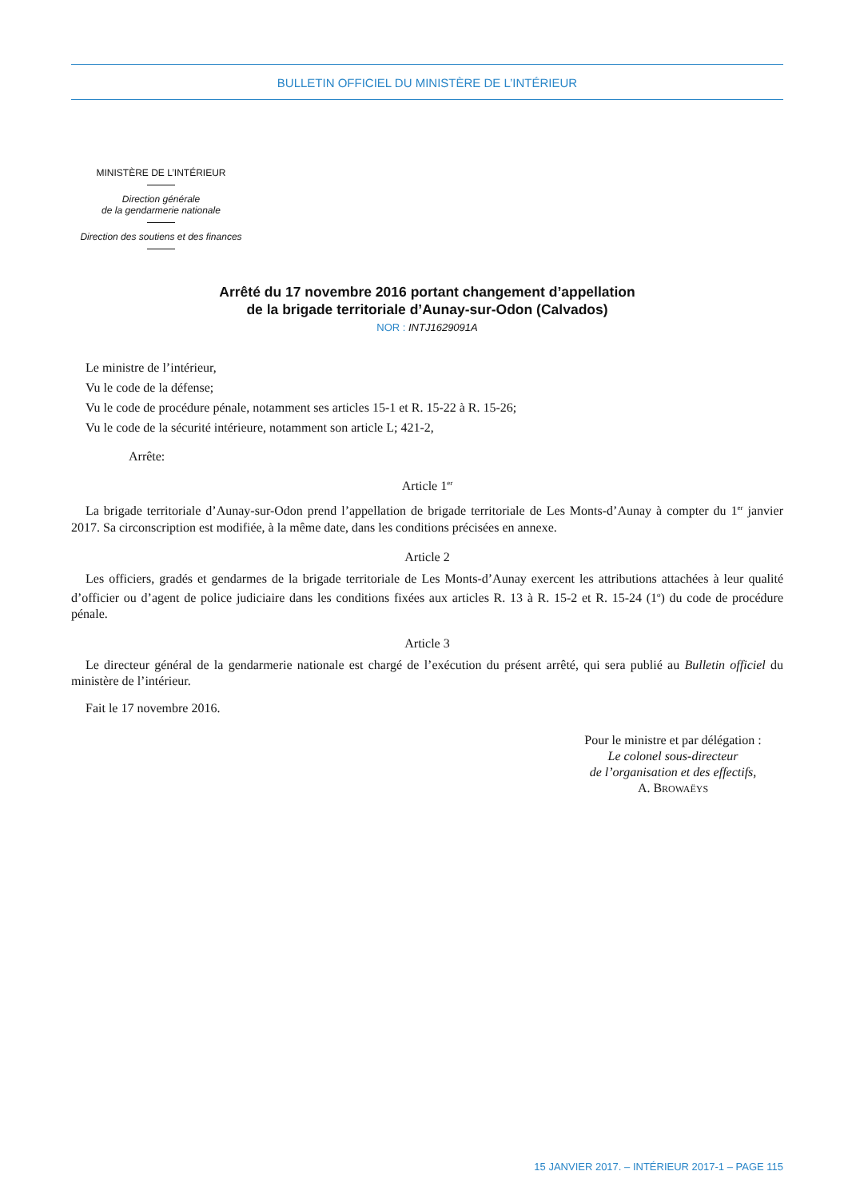BULLETIN OFFICIEL DU MINISTÈRE DE L’INTÉRIEUR
MINISTÈRE DE L’INTÉRIEUR
Direction générale
de la gendarmerie nationale
Direction des soutiens et des finances
Arrêté du 17 novembre 2016 portant changement d’appellation
de la brigade territoriale d’Aunay-sur-Odon (Calvados)
NOR : INTJ1629091A
Le ministre de l’intérieur,
Vu le code de la défense;
Vu le code de procédure pénale, notamment ses articles 15-1 et R. 15-22 à R. 15-26;
Vu le code de la sécurité intérieure, notamment son article L; 421-2,
Arrête:
Article 1<sup>er</sup>
La brigade territoriale d’Aunay-sur-Odon prend l’appellation de brigade territoriale de Les Monts-d’Aunay à compter du 1<sup>er</sup> janvier 2017. Sa circonscription est modifiée, à la même date, dans les conditions précisées en annexe.
Article 2
Les officiers, gradés et gendarmes de la brigade territoriale de Les Monts-d’Aunay exercent les attributions attachées à leur qualité d’officier ou d’agent de police judiciaire dans les conditions fixées aux articles R. 13 à R. 15-2 et R. 15-24 (1<sup>o</sup>) du code de procédure pénale.
Article 3
Le directeur général de la gendarmerie nationale est chargé de l’exécution du présent arrêté, qui sera publié au Bulletin officiel du ministère de l’intérieur.
Fait le 17 novembre 2016.
Pour le ministre et par délégation :
Le colonel sous-directeur
de l’organisation et des effectifs,
A. BROWAËYS
15 JANVIER 2017. – INTÉRIEUR 2017-1 – PAGE 115